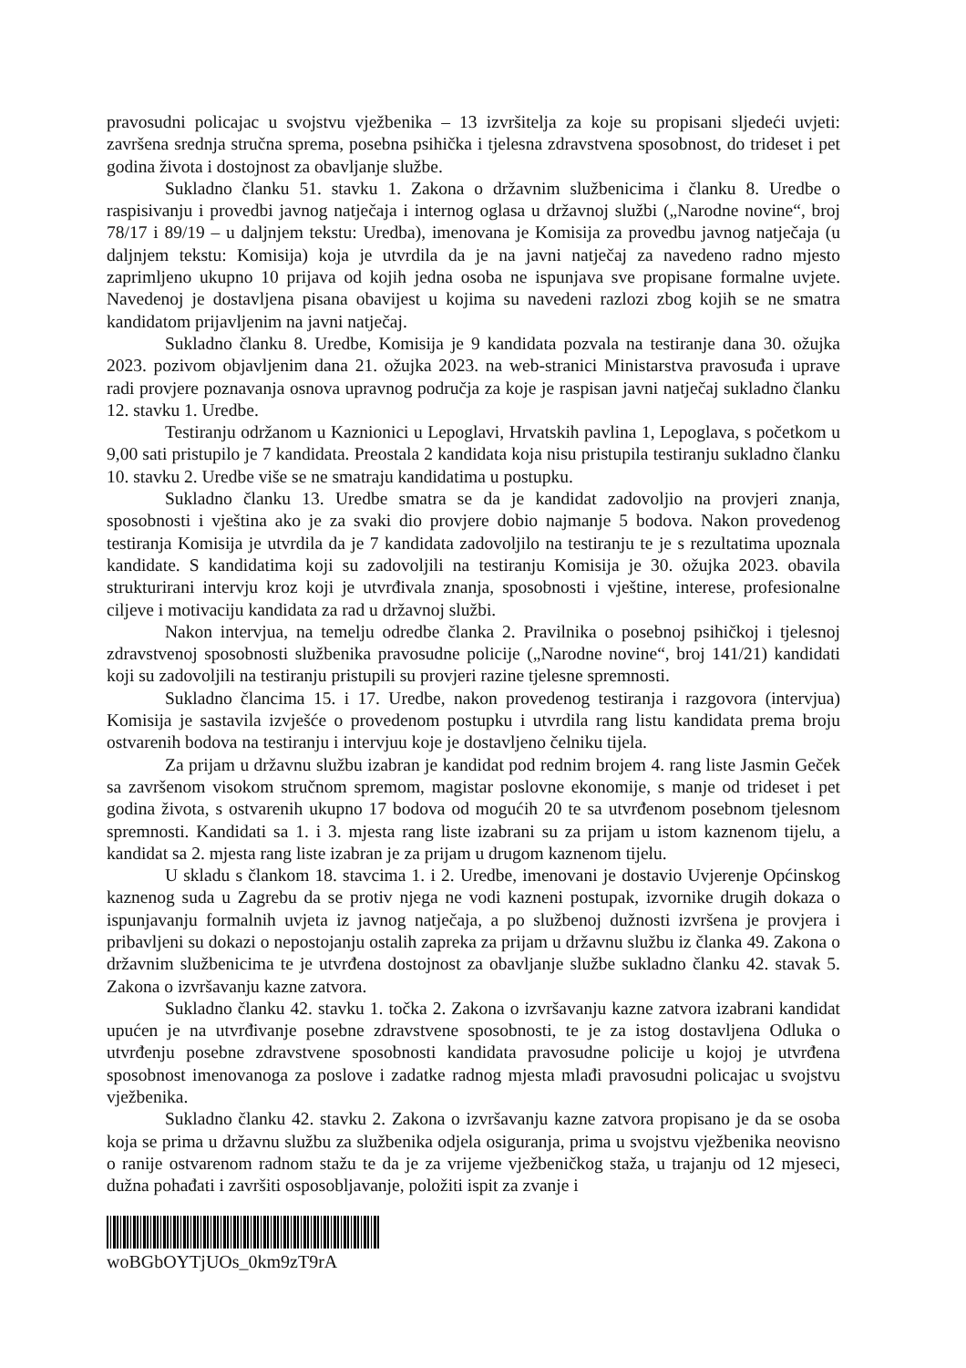pravosudni policajac u svojstvu vježbenika – 13 izvršitelja za koje su propisani sljedeći uvjeti: završena srednja stručna sprema, posebna psihička i tjelesna zdravstvena sposobnost, do trideset i pet godina života i dostojnost za obavljanje službe.
Sukladno članku 51. stavku 1. Zakona o državnim službenicima i članku 8. Uredbe o raspisivanju i provedbi javnog natječaja i internog oglasa u državnoj službi („Narodne novine“, broj 78/17 i 89/19 – u daljnjem tekstu: Uredba), imenovana je Komisija za provedbu javnog natječaja (u daljnjem tekstu: Komisija) koja je utvrdila da je na javni natječaj za navedeno radno mjesto zaprimljeno ukupno 10 prijava od kojih jedna osoba ne ispunjava sve propisane formalne uvjete. Navedenoj je dostavljena pisana obavijest u kojima su navedeni razlozi zbog kojih se ne smatra kandidatom prijavljenim na javni natječaj.
Sukladno članku 8. Uredbe, Komisija je 9 kandidata pozvala na testiranje dana 30. ožujka 2023. pozivom objavljenim dana 21. ožujka 2023. na web-stranici Ministarstva pravosuđa i uprave radi provjere poznavanja osnova upravnog područja za koje je raspisan javni natječaj sukladno članku 12. stavku 1. Uredbe.
Testiranju održanom u Kaznionici u Lepoglavi, Hrvatskih pavlina 1, Lepoglava, s početkom u 9,00 sati pristupilo je 7 kandidata. Preostala 2 kandidata koja nisu pristupila testiranju sukladno članku 10. stavku 2. Uredbe više se ne smatraju kandidatima u postupku.
Sukladno članku 13. Uredbe smatra se da je kandidat zadovoljio na provjeri znanja, sposobnosti i vještina ako je za svaki dio provjere dobio najmanje 5 bodova. Nakon provedenog testiranja Komisija je utvrdila da je 7 kandidata zadovoljilo na testiranju te je s rezultatima upoznala kandidate. S kandidatima koji su zadovoljili na testiranju Komisija je 30. ožujka 2023. obavila strukturirani intervju kroz koji je utvrđivala znanja, sposobnosti i vještine, interese, profesionalne ciljeve i motivaciju kandidata za rad u državnoj službi.
Nakon intervjua, na temelju odredbe članka 2. Pravilnika o posebnoj psihičkoj i tjelesnoj zdravstvenoj sposobnosti službenika pravosudne policije („Narodne novine“, broj 141/21) kandidati koji su zadovoljili na testiranju pristupili su provjeri razine tjelesne spremnosti.
Sukladno člancima 15. i 17. Uredbe, nakon provedenog testiranja i razgovora (intervjua) Komisija je sastavila izvješće o provedenom postupku i utvrdila rang listu kandidata prema broju ostvarenih bodova na testiranju i intervjuu koje je dostavljeno čelniku tijela.
Za prijam u državnu službu izabran je kandidat pod rednim brojem 4. rang liste Jasmin Gečеk sa završenom visokom stručnom spremom, magistar poslovne ekonomije, s manje od trideset i pet godina života, s ostvarenih ukupno 17 bodova od mogućih 20 te sa utvrđenom posebnom tjelesnom spremnosti. Kandidati sa 1. i 3. mjesta rang liste izabrani su za prijam u istom kaznenom tijelu, a kandidat sa 2. mjesta rang liste izabran je za prijam u drugom kaznenom tijelu.
U skladu s člankom 18. stavcima 1. i 2. Uredbe, imenovani je dostavio Uvjerenje Općinskog kaznenog suda u Zagrebu da se protiv njega ne vodi kazneni postupak, izvornike drugih dokaza o ispunjavanju formalnih uvjeta iz javnog natječaja, a po službenoj dužnosti izvršena je provjera i pribavljeni su dokazi o nepostojanju ostalih zapreka za prijam u državnu službu iz članka 49. Zakona o državnim službenicima te je utvrđena dostojnost za obavljanje službe sukladno članku 42. stavak 5. Zakona o izvršavanju kazne zatvora.
Sukladno članku 42. stavku 1. točka 2. Zakona o izvršavanju kazne zatvora izabrani kandidat upućen je na utvrđivanje posebne zdravstvene sposobnosti, te je za istog dostavljena Odluka o utvrđenju posebne zdravstvene sposobnosti kandidata pravosudne policije u kojoj je utvrđena sposobnost imenovanoga za poslove i zadatke radnog mjesta mlađi pravosudni policajac u svojstvu vježbenika.
Sukladno članku 42. stavku 2. Zakona o izvršavanju kazne zatvora propisano je da se osoba koja se prima u državnu službu za službenika odjela osiguranja, prima u svojstvu vježbenika neovisno o ranije ostvarenom radnom stažu te da je za vrijeme vježbeničkog staža, u trajanju od 12 mjeseci, dužna pohađati i završiti osposobljavanje, položiti ispit za zvanje i
woBGbOYTjUOs_0km9zT9rA